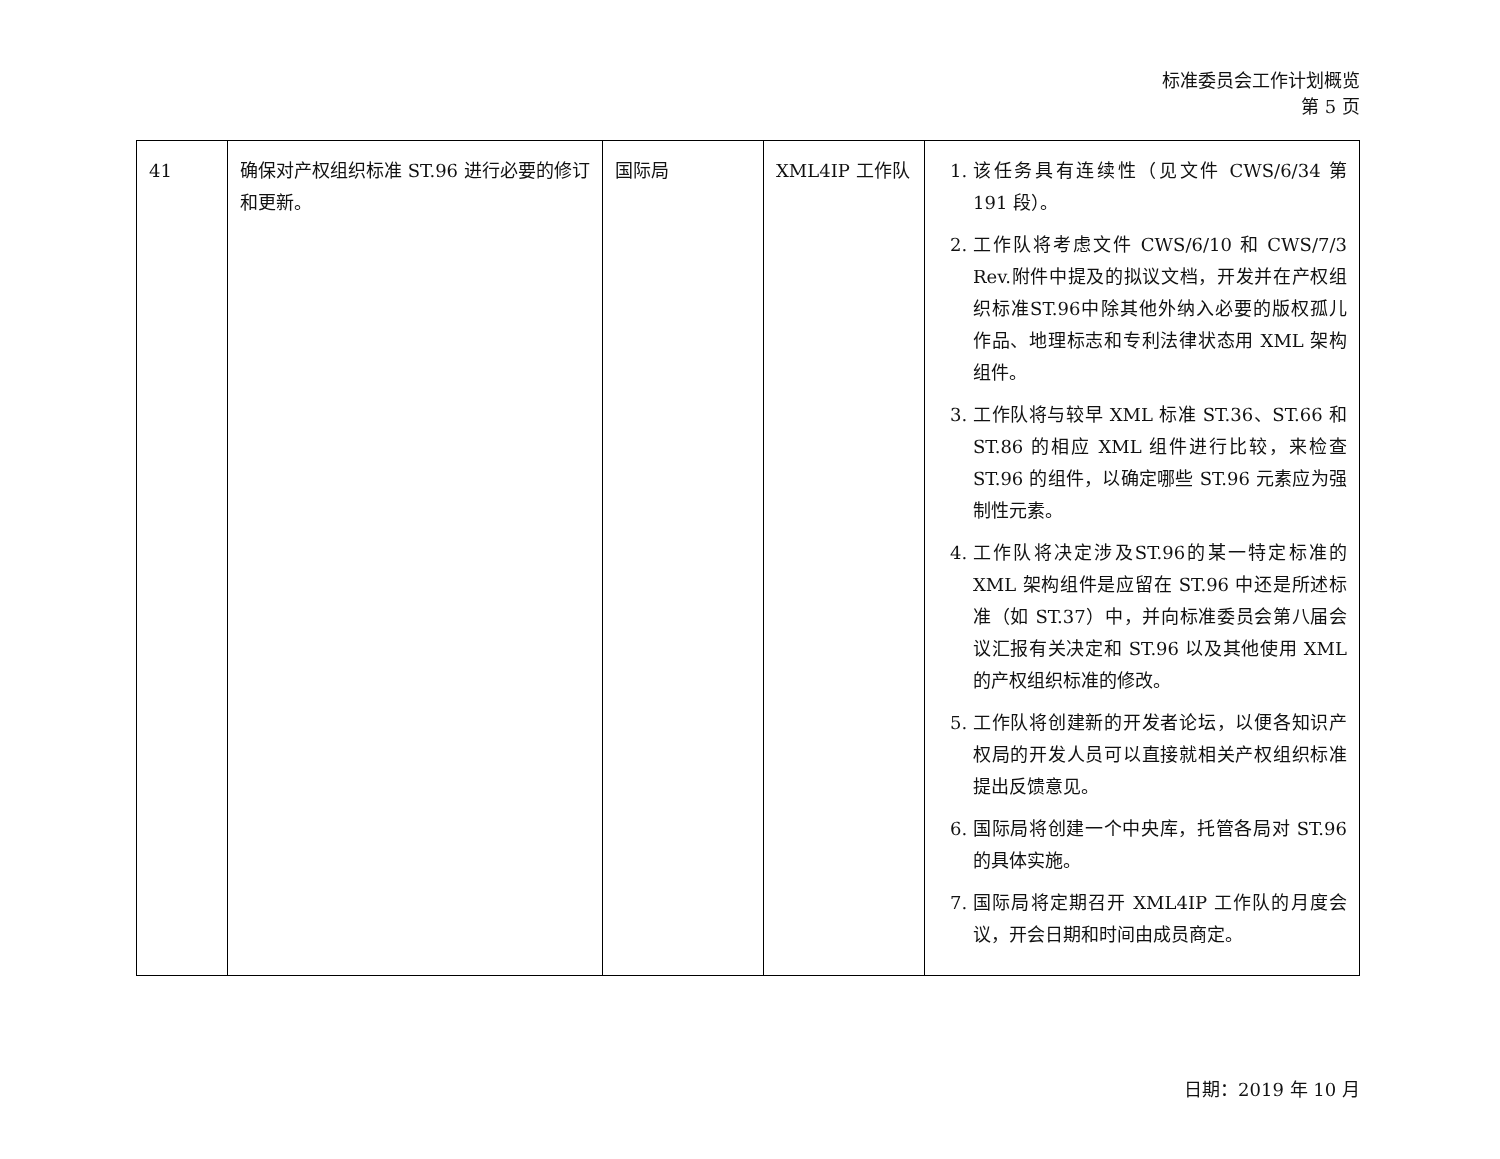标准委员会工作计划概览
第 5 页
| 41 | 确保对产权组织标准 ST.96 进行必要的修订和更新。 | 国际局 | XML4IP 工作队 | 1. 该任务具有连续性（见文件 CWS/6/34 第 191 段）。 2. 工作队将考虑文件 CWS/6/10 和 CWS/7/3 Rev.附件中提及的拟议文档，开发并在产权组织标准ST.96中除其他外纳入必要的版权孤儿作品、地理标志和专利法律状态用 XML 架构组件。 3. 工作队将与较早 XML 标准 ST.36、ST.66 和 ST.86 的相应 XML 组件进行比较，来检查 ST.96 的组件，以确定哪些 ST.96 元素应为强制性元素。 4. 工作队将决定涉及ST.96的某一特定标准的 XML 架构组件是应留在 ST.96 中还是所述标准（如 ST.37）中，并向标准委员会第八届会议汇报有关决定和 ST.96 以及其他使用 XML 的产权组织标准的修改。 5. 工作队将创建新的开发者论坛，以便各知识产权局的开发人员可以直接就相关产权组织标准提出反馈意见。 6. 国际局将创建一个中央库，托管各局对 ST.96 的具体实施。 7. 国际局将定期召开 XML4IP 工作队的月度会议，开会日期和时间由成员商定。 |
日期：2019 年 10 月